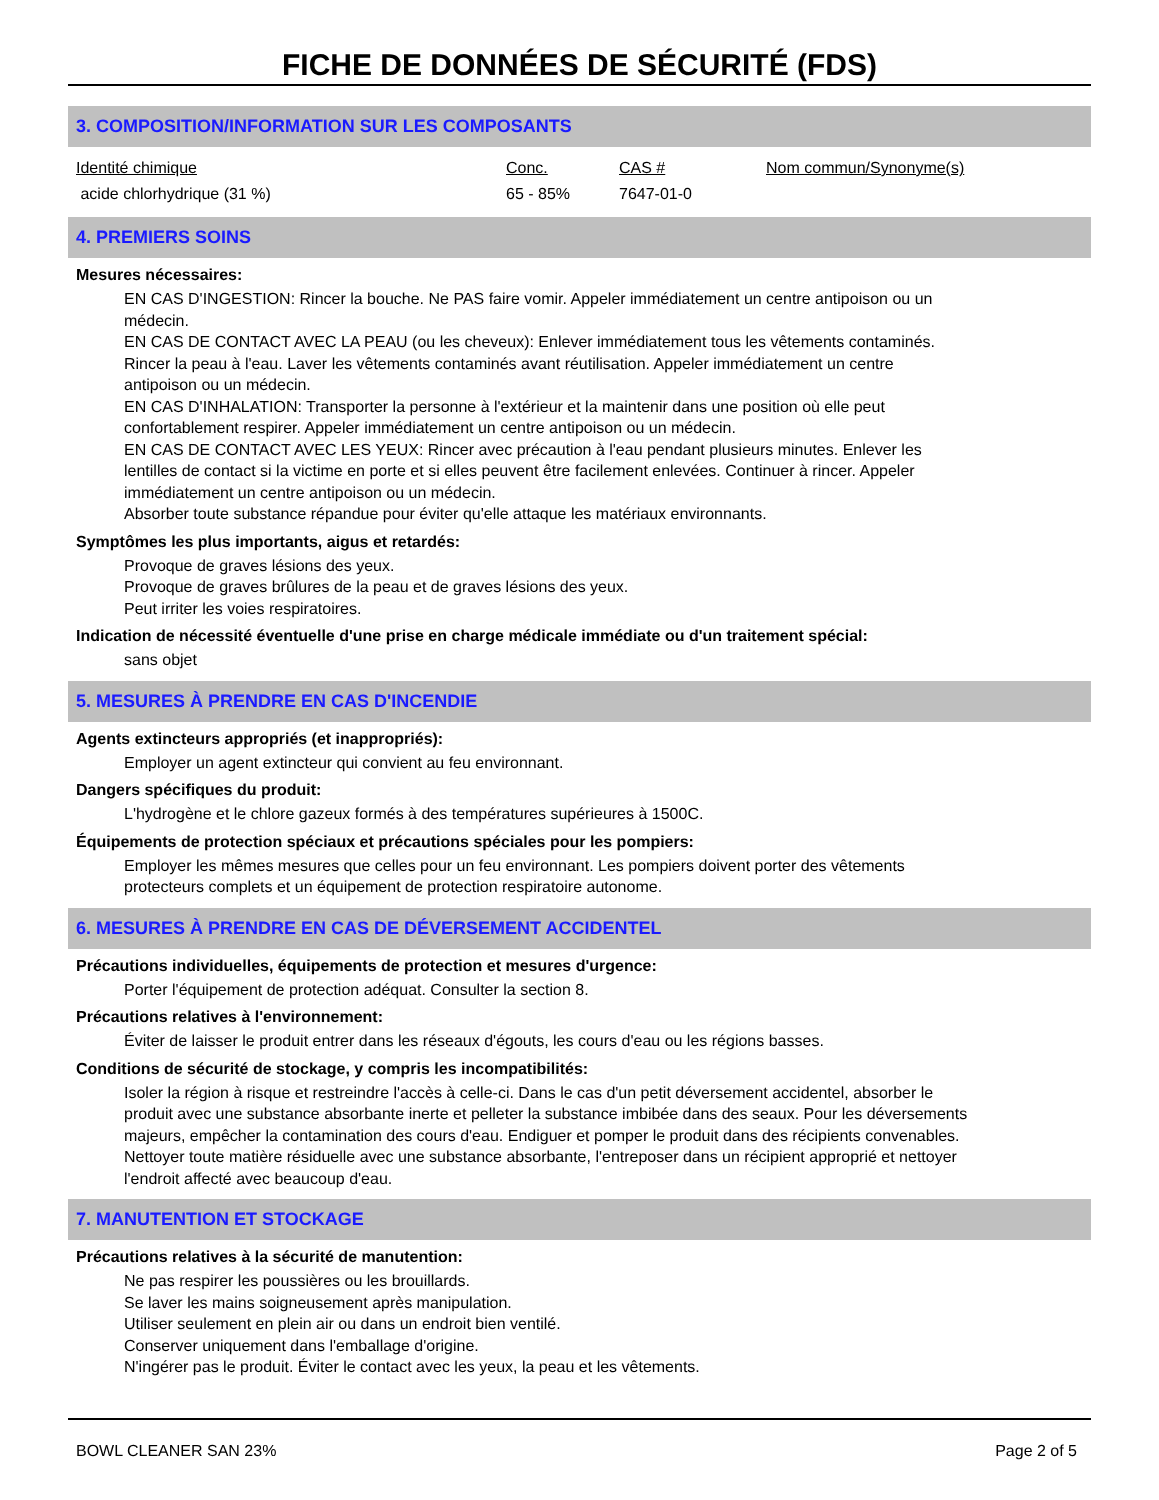FICHE DE DONNÉES DE SÉCURITÉ (FDS)
3. COMPOSITION/INFORMATION SUR LES COMPOSANTS
| Identité chimique | Conc. | CAS # | Nom commun/Synonyme(s) |
| --- | --- | --- | --- |
| acide chlorhydrique (31 %) | 65 - 85% | 7647-01-0 | |
4. PREMIERS SOINS
Mesures nécessaires:
EN CAS D'INGESTION: Rincer la bouche. Ne PAS faire vomir. Appeler immédiatement un centre antipoison ou un médecin.
EN CAS DE CONTACT AVEC LA PEAU (ou les cheveux): Enlever immédiatement tous les vêtements contaminés. Rincer la peau à l'eau. Laver les vêtements contaminés avant réutilisation. Appeler immédiatement un centre antipoison ou un médecin.
EN CAS D'INHALATION: Transporter la personne à l'extérieur et la maintenir dans une position où elle peut confortablement respirer. Appeler immédiatement un centre antipoison ou un médecin.
EN CAS DE CONTACT AVEC LES YEUX: Rincer avec précaution à l'eau pendant plusieurs minutes. Enlever les lentilles de contact si la victime en porte et si elles peuvent être facilement enlevées. Continuer à rincer. Appeler immédiatement un centre antipoison ou un médecin.
Absorber toute substance répandue pour éviter qu'elle attaque les matériaux environnants.
Symptômes les plus importants, aigus et retardés:
Provoque de graves lésions des yeux.
Provoque de graves brûlures de la peau et de graves lésions des yeux.
Peut irriter les voies respiratoires.
Indication de nécessité éventuelle d'une prise en charge médicale immédiate ou d'un traitement spécial:
sans objet
5. MESURES À PRENDRE EN CAS D'INCENDIE
Agents extincteurs appropriés (et inappropriés):
Employer un agent extincteur qui convient au feu environnant.
Dangers spécifiques du produit:
L'hydrogène et le chlore gazeux formés à des températures supérieures à 1500C.
Équipements de protection spéciaux et précautions spéciales pour les pompiers:
Employer les mêmes mesures que celles pour un feu environnant. Les pompiers doivent porter des vêtements protecteurs complets et un équipement de protection respiratoire autonome.
6. MESURES À PRENDRE EN CAS DE DÉVERSEMENT ACCIDENTEL
Précautions individuelles, équipements de protection et mesures d'urgence:
Porter l'équipement de protection adéquat. Consulter la section 8.
Précautions relatives à l'environnement:
Éviter de laisser le produit entrer dans les réseaux d'égouts, les cours d'eau ou les régions basses.
Conditions de sécurité de stockage, y compris les incompatibilités:
Isoler la région à risque et restreindre l'accès à celle-ci. Dans le cas d'un petit déversement accidentel, absorber le produit avec une substance absorbante inerte et pelleter la substance imbibée dans des seaux. Pour les déversements majeurs, empêcher la contamination des cours d'eau. Endiguer et pomper le produit dans des récipients convenables. Nettoyer toute matière résiduelle avec une substance absorbante, l'entreposer dans un récipient approprié et nettoyer l'endroit affecté avec beaucoup d'eau.
7. MANUTENTION ET STOCKAGE
Précautions relatives à la sécurité de manutention:
Ne pas respirer les poussières ou les brouillards.
Se laver les mains soigneusement après manipulation.
Utiliser seulement en plein air ou dans un endroit bien ventilé.
Conserver uniquement dans l'emballage d'origine.
N'ingérer pas le produit. Éviter le contact avec les yeux, la peau et les vêtements.
BOWL CLEANER SAN 23% Page 2 of 5